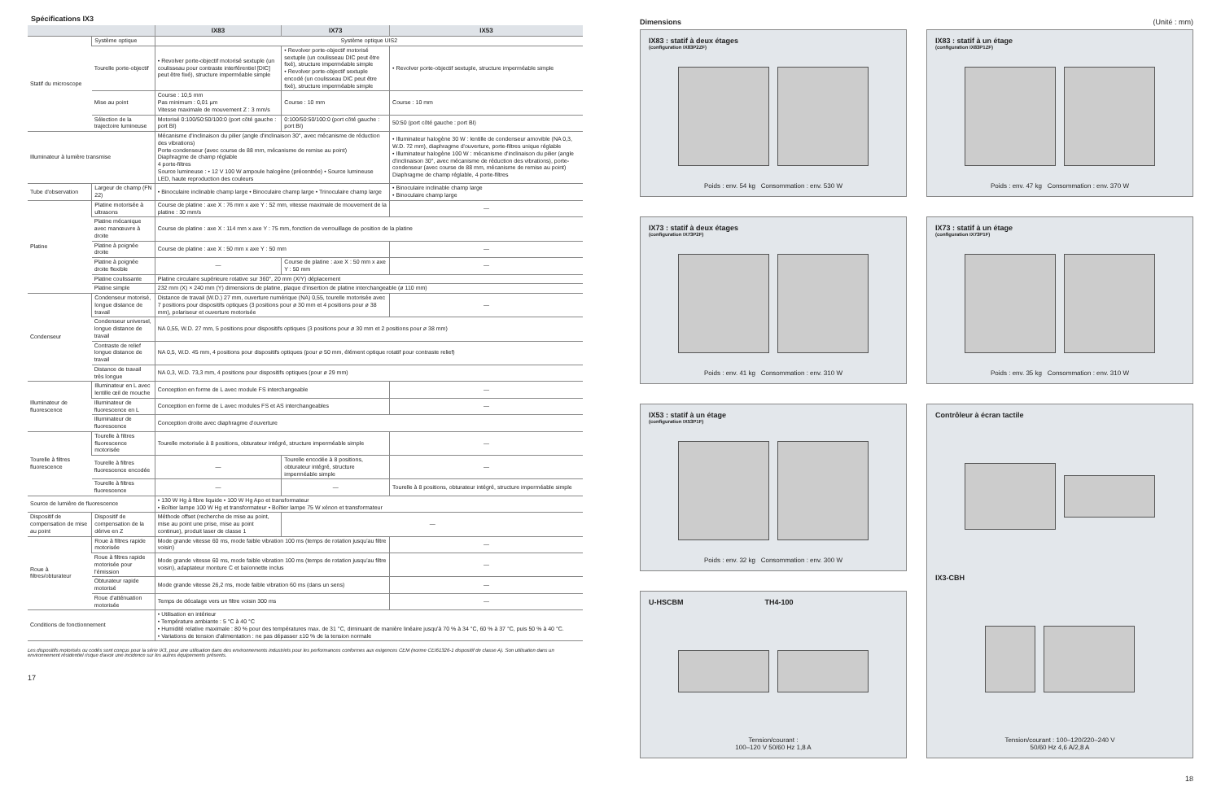Spécifications IX3
| | | IX83 | IX73 | IX53 |
| --- | --- | --- | --- | --- |
| Statif du microscope | Système optique | Système optique UIS2 | | |
| | Tourelle porte-objectif | • Revolver porte-objectif motorisé sextuple (un coulisseau pour contraste interférentiel [DIC] peut être fixé), structure imperméable simple | • Revolver porte-objectif motorisé sextuple (un coulisseau DIC peut être fixé), structure imperméable simple • Revolver porte-objectif sextuple encodé (un coulisseau DIC peut être fixé), structure imperméable simple | • Revolver porte-objectif sextuple, structure imperméable simple |
| | Mise au point | Course : 10,5 mm Pas minimum : 0,01 µm Vitesse maximale de mouvement Z : 3 mm/s | Course : 10 mm | Course : 10 mm |
| | Sélection de la trajectoire lumineuse | Motorisé 0:100/50:50/100:0 (port côté gauche : port BI) | 0:100/50:50/100:0 (port côté gauche : port BI) | 50:50 (port côté gauche : port BI) |
| Illuminateur à lumière transmise | | Mécanisme d'inclinaison du pilier (angle d'inclinaison 30°, avec mécanisme de réduction des vibrations) Porte-condenseur (avec course de 88 mm, mécanisme de remise au point) Diaphragme de champ réglable 4 porte-filtres Source lumineuse : • 12 V 100 W ampoule halogène (précentrée) • Source lumineuse LED, haute reproduction des couleurs | | • Illuminateur halogène 30 W : lentille de condenseur amovible (NA 0,3, W.D. 72 mm), diaphragme d'ouverture, porte-filtres unique réglable • Illuminateur halogène 100 W : mécanisme d'inclinaison du pilier (angle d'inclinaison 30°, avec mécanisme de réduction des vibrations), porte-condenseur (avec course de 88 mm, mécanisme de remise au point) Diaphragme de champ réglable, 4 porte-filtres |
| Tube d'observation | Largeur de champ (FN 22) | • Binoculaire inclinable champ large • Binoculaire champ large • Trinoculaire champ large | | • Binoculaire inclinable champ large • Binoculaire champ large |
| Platine | Platine motorisée à ultrasons | Course de platine : axe X : 76 mm x axe Y : 52 mm, vitesse maximale de mouvement de la platine : 30 mm/s | | — |
| | Platine mécanique avec manœuvre à droite | Course de platine : axe X : 114 mm x axe Y : 75 mm, fonction de verrouillage de position de la platine | | |
| | Platine à poignée droite | Course de platine : axe X : 50 mm x axe Y : 50 mm | | — |
| | Platine à poignée droite flexible | — | Course de platine : axe X : 50 mm x axe Y : 50 mm | — |
| | Platine coulissante | Platine circulaire supérieure rotative sur 360°, 20 mm (X/Y) déplacement | | |
| | Platine simple | 232 mm (X) × 240 mm (Y) dimensions de platine, plaque d'insertion de platine interchangeable (ø 110 mm) | | |
| Condenseur | Condenseur motorisé, longue distance de travail | Distance de travail (W.D.) 27 mm, ouverture numérique (NA) 0,55, tourelle motorisée avec 7 positions pour dispositifs optiques (3 positions pour ø 30 mm et 4 positions pour ø 38 mm), polariseur et ouverture motorisée | | — |
| | Condenseur universel, longue distance de travail | NA 0,55, W.D. 27 mm, 5 positions pour dispositifs optiques (3 positions pour ø 30 mm et 2 positions pour ø 38 mm) | | |
| | Contraste de relief longue distance de travail | NA 0,5, W.D. 45 mm, 4 positions pour dispositifs optiques (pour ø 50 mm, élément optique rotatif pour contraste relief) | | |
| | Distance de travail très longue | NA 0,3, W.D. 73,3 mm, 4 positions pour dispositifs optiques (pour ø 29 mm) | | |
| Illuminateur de fluorescence | Illuminateur en L avec lentille œil de mouche | Conception en forme de L avec module FS interchangeable | | — |
| | Illuminateur de fluorescence en L | Conception en forme de L avec modules FS et AS interchangeables | | — |
| | Illuminateur de fluorescence | Conception droite avec diaphragme d'ouverture | | |
| Tourelle à filtres fluorescence | Tourelle à filtres fluorescence motorisée | Tourelle motorisée à 8 positions, obturateur intégré, structure imperméable simple | | — |
| | Tourelle à filtres fluorescence encodée | — | Tourelle encodée à 8 positions, obturateur intégré, structure imperméable simple | — |
| | Tourelle à filtres fluorescence | — | — | Tourelle à 8 positions, obturateur intégré, structure imperméable simple |
| Source de lumière de fluorescence | | • 130 W Hg à fibre liquide • 100 W Hg Apo et transformateur • Boîtier lampe 100 W Hg et transformateur • Boîtier lampe 75 W xénon et transformateur | | |
| Dispositif de compensation de mise au point | Dispositif de compensation de la dérive en Z | Méthode offset (recherche de mise au point, mise au point une prise, mise au point continue), produit laser de classe 1 | — | |
| Roue à filtres/obturateur | Roue à filtres rapide motorisée | Mode grande vitesse 60 ms, mode faible vibration 100 ms (temps de rotation jusqu'au filtre voisin) | | — |
| | Roue à filtres rapide motorisée pour l'émission | Mode grande vitesse 60 ms, mode faible vibration 100 ms (temps de rotation jusqu'au filtre voisin), adaptateur monture C et baïonnette inclus | | — |
| | Obturateur rapide motorisé | Mode grande vitesse 26,2 ms, mode faible vibration 60 ms (dans un sens) | | — |
| | Roue d'atténuation motorisée | Temps de décalage vers un filtre voisin 300 ms | | — |
| Conditions de fonctionnement | | • Utilisation en intérieur • Température ambiante : 5 °C à 40 °C • Humidité relative maximale : 80 % pour des températures max. de 31 °C, diminuant de manière linéaire jusqu'à 70 % à 34 °C, 60 % à 37 °C, puis 50 % à 40 °C. • Variations de tension d'alimentation : ne pas dépasser ±10 % de la tension normale | | |
Les dispositifs motorisés ou codés sont conçus pour la série IX3, pour une utilisation dans des environnements industriels pour les performances conformes aux exigences CEM (norme CEI61326-1 dispositif de classe A). Son utilisation dans un environnement résidentiel risque d'avoir une incidence sur les autres équipements présents.
17
Dimensions (Unité : mm)
IX83 : statif à deux étages
(configuration IX83P2ZF)
Poids : env. 54 kg Consommation : env. 530 W
IX83 : statif à un étage
(configuration IX83P1ZF)
Poids : env. 47 kg Consommation : env. 370 W
IX73 : statif à deux étages
(configuration IX73P2F)
Poids : env. 41 kg Consommation : env. 310 W
IX73 : statif à un étage
(configuration IX73P1F)
Poids : env. 35 kg Consommation : env. 310 W
IX53 : statif à un étage
(configuration IX53P1F)
Poids : env. 32 kg Consommation : env. 300 W
Contrôleur à écran tactile
IX3-CBH
Tension/courant : 100–120/220–240 V
50/60 Hz 4,6 A/2,8 A
U-HSCBM TH4-100
Tension/courant :
100–120 V 50/60 Hz 1,8 A
18